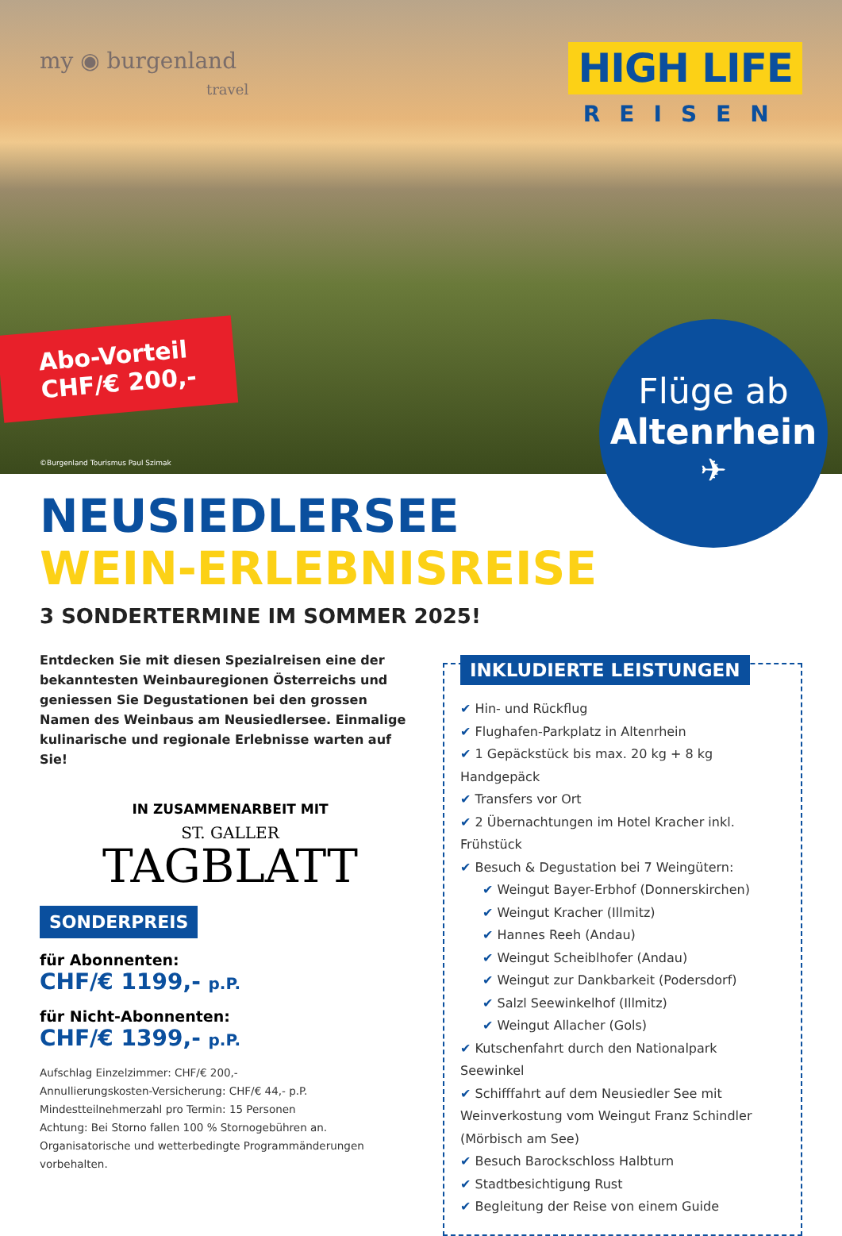my ◉ burgenland
travel
HIGH LIFE
REISEN
Abo-Vorteil
CHF/€ 200,-
©Burgenland Tourismus Paul Szimak
Flüge ab
Altenrhein
✈
NEUSIEDLERSEE
WEIN-ERLEBNISREISE
3 SONDERTERMINE IM SOMMER 2025!
Entdecken Sie mit diesen Spezialreisen eine der bekanntesten Weinbauregionen Österreichs und geniessen Sie Degustationen bei den grossen Namen des Weinbaus am Neusiedlersee. Einmalige kulinarische und regionale Erlebnisse warten auf Sie!
IN ZUSAMMENARBEIT MIT
ST. GALLER
TAGBLATT
SONDERPREIS
für Abonnenten:
CHF/€ 1199,- p.P.
für Nicht-Abonnenten:
CHF/€ 1399,- p.P.
Aufschlag Einzelzimmer: CHF/€ 200,-
Annullierungskosten-Versicherung: CHF/€ 44,- p.P.
Mindestteilnehmerzahl pro Termin: 15 Personen
Achtung: Bei Storno fallen 100 % Stornogebühren an.
Organisatorische und wetterbedingte Programmänderungen vorbehalten.
INKLUDIERTE LEISTUNGEN
✔ Hin- und Rückflug
✔ Flughafen-Parkplatz in Altenrhein
✔ 1 Gepäckstück bis max. 20 kg + 8 kg Handgepäck
✔ Transfers vor Ort
✔ 2 Übernachtungen im Hotel Kracher inkl. Frühstück
✔ Besuch & Degustation bei 7 Weingütern:
✔ Weingut Bayer-Erbhof (Donnerskirchen)
✔ Weingut Kracher (Illmitz)
✔ Hannes Reeh (Andau)
✔ Weingut Scheiblhofer (Andau)
✔ Weingut zur Dankbarkeit (Podersdorf)
✔ Salzl Seewinkelhof (Illmitz)
✔ Weingut Allacher (Gols)
✔ Kutschenfahrt durch den Nationalpark Seewinkel
✔ Schifffahrt auf dem Neusiedler See mit Weinverkostung vom Weingut Franz Schindler (Mörbisch am See)
✔ Besuch Barockschloss Halbturn
✔ Stadtbesichtigung Rust
✔ Begleitung der Reise von einem Guide